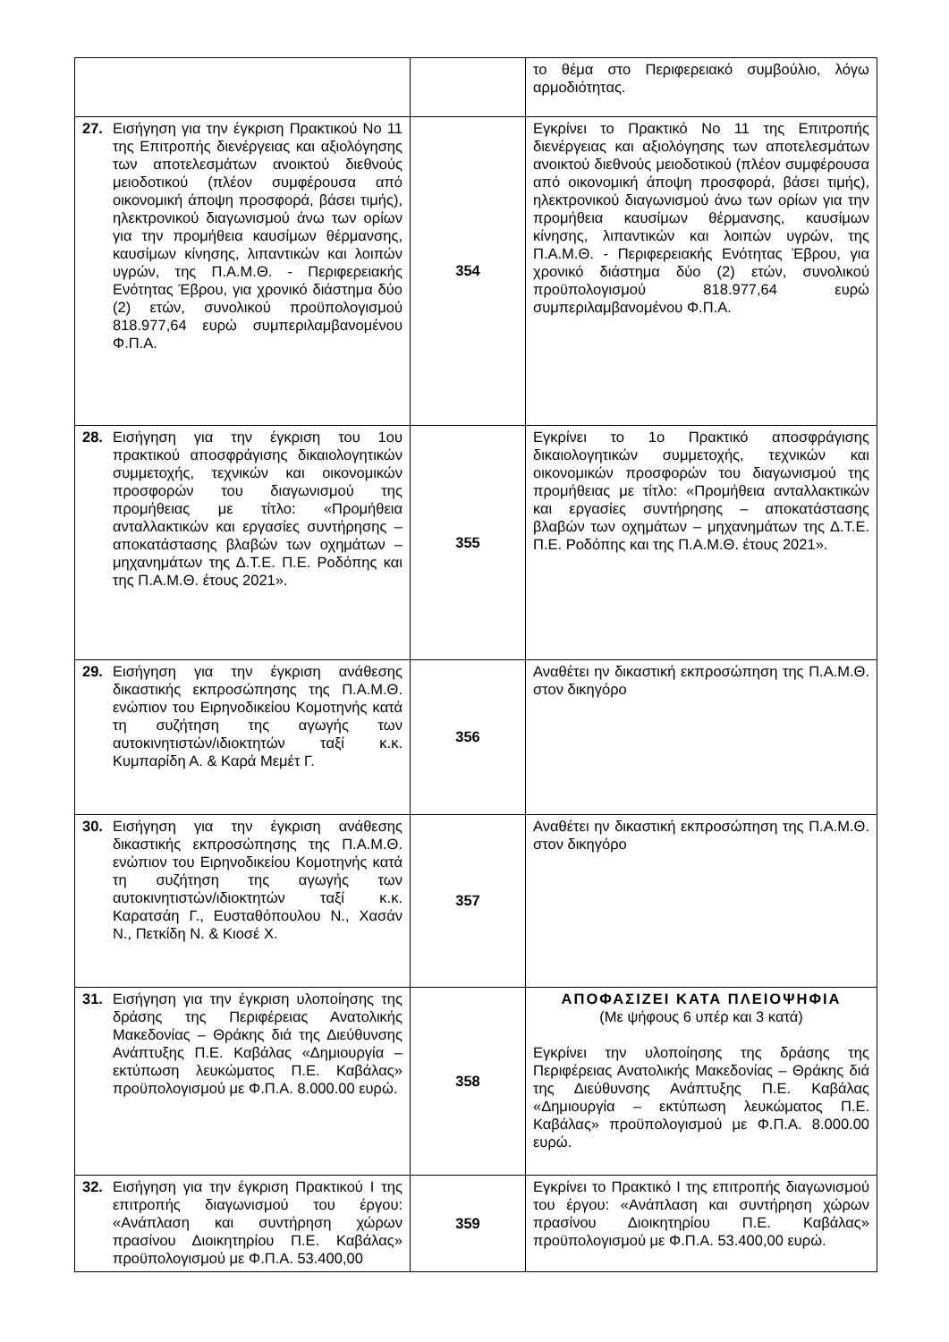| | | το θέμα στο Περιφερειακό συμβούλιο, λόγω αρμοδιότητας. |
| 27. Εισήγηση για την έγκριση Πρακτικού Νο 11 της Επιτροπής διενέργειας και αξιολόγησης των αποτελεσμάτων ανοικτού διεθνούς μειοδοτικού (πλέον συμφέρουσα από οικονομική άποψη προσφορά, βάσει τιμής), ηλεκτρονικού διαγωνισμού άνω των ορίων για την προμήθεια καυσίμων θέρμανσης, καυσίμων κίνησης, λιπαντικών και λοιπών υγρών, της Π.Α.Μ.Θ. - Περιφερειακής Ενότητας Έβρου, για χρονικό διάστημα δύο (2) ετών, συνολικού προϋπολογισμού 818.977,64 ευρώ συμπεριλαμβανομένου Φ.Π.Α. | 354 | Εγκρίνει το Πρακτικό Νο 11 της Επιτροπής διενέργειας και αξιολόγησης των αποτελεσμάτων ανοικτού διεθνούς μειοδοτικού (πλέον συμφέρουσα από οικονομική άποψη προσφορά, βάσει τιμής), ηλεκτρονικού διαγωνισμού άνω των ορίων για την προμήθεια καυσίμων θέρμανσης, καυσίμων κίνησης, λιπαντικών και λοιπών υγρών, της Π.Α.Μ.Θ. - Περιφερειακής Ενότητας Έβρου, για χρονικό διάστημα δύο (2) ετών, συνολικού προϋπολογισμού 818.977,64 ευρώ συμπεριλαμβανομένου Φ.Π.Α. |
| 28. Εισήγηση για την έγκριση του 1ου πρακτικού αποσφράγισης δικαιολογητικών συμμετοχής, τεχνικών και οικονομικών προσφορών του διαγωνισμού της προμήθειας με τίτλο: «Προμήθεια ανταλλακτικών και εργασίες συντήρησης – αποκατάστασης βλαβών των οχημάτων – μηχανημάτων της Δ.Τ.Ε. Π.Ε. Ροδόπης και της Π.Α.Μ.Θ. έτους 2021». | 355 | Εγκρίνει το 1ο Πρακτικό αποσφράγισης δικαιολογητικών συμμετοχής, τεχνικών και οικονομικών προσφορών του διαγωνισμού της προμήθειας με τίτλο: «Προμήθεια ανταλλακτικών και εργασίες συντήρησης – αποκατάστασης βλαβών των οχημάτων – μηχανημάτων της Δ.Τ.Ε. Π.Ε. Ροδόπης και της Π.Α.Μ.Θ. έτους 2021». |
| 29. Εισήγηση για την έγκριση ανάθεσης δικαστικής εκπροσώπησης της Π.Α.Μ.Θ. ενώπιον του Ειρηνοδικείου Κομοτηνής κατά τη συζήτηση της αγωγής των αυτοκινητιστών/ιδιοκτητών ταξί κ.κ. Κυμπαρίδη Α. & Καρά Μεμέτ Γ. | 356 | Αναθέτει ην δικαστική εκπροσώπηση της Π.Α.Μ.Θ. στον δικηγόρο |
| 30. Εισήγηση για την έγκριση ανάθεσης δικαστικής εκπροσώπησης της Π.Α.Μ.Θ. ενώπιον του Ειρηνοδικείου Κομοτηνής κατά τη συζήτηση της αγωγής των αυτοκινητιστών/ιδιοκτητών ταξί κ.κ. Καρατσάη Γ., Ευσταθόπουλου Ν., Χασάν Ν., Πετκίδη Ν. & Κιοσέ Χ. | 357 | Αναθέτει ην δικαστική εκπροσώπηση της Π.Α.Μ.Θ. στον δικηγόρο |
| 31. Εισήγηση για την έγκριση υλοποίησης της δράσης της Περιφέρειας Ανατολικής Μακεδονίας – Θράκης διά της Διεύθυνσης Ανάπτυξης Π.Ε. Καβάλας «Δημιουργία – εκτύπωση λευκώματος Π.Ε. Καβάλας» προϋπολογισμού με Φ.Π.Α. 8.000.00 ευρώ. | 358 | ΑΠΟΦΑΣΙΖΕΙ ΚΑΤΑ ΠΛΕΙΟΨΗΦΙΑ (Με ψήφους 6 υπέρ και 3 κατά) Εγκρίνει την υλοποίησης της δράσης της Περιφέρειας Ανατολικής Μακεδονίας – Θράκης διά της Διεύθυνσης Ανάπτυξης Π.Ε. Καβάλας «Δημιουργία – εκτύπωση λευκώματος Π.Ε. Καβάλας» προϋπολογισμού με Φ.Π.Α. 8.000.00 ευρώ. |
| 32. Εισήγηση για την έγκριση Πρακτικού Ι της επιτροπής διαγωνισμού του έργου: «Ανάπλαση και συντήρηση χώρων πρασίνου Διοικητηρίου Π.Ε. Καβάλας» προϋπολογισμού με Φ.Π.Α. 53.400,00 | 359 | Εγκρίνει το Πρακτικό Ι της επιτροπής διαγωνισμού του έργου: «Ανάπλαση και συντήρηση χώρων πρασίνου Διοικητηρίου Π.Ε. Καβάλας» προϋπολογισμού με Φ.Π.Α. 53.400,00 ευρώ. |